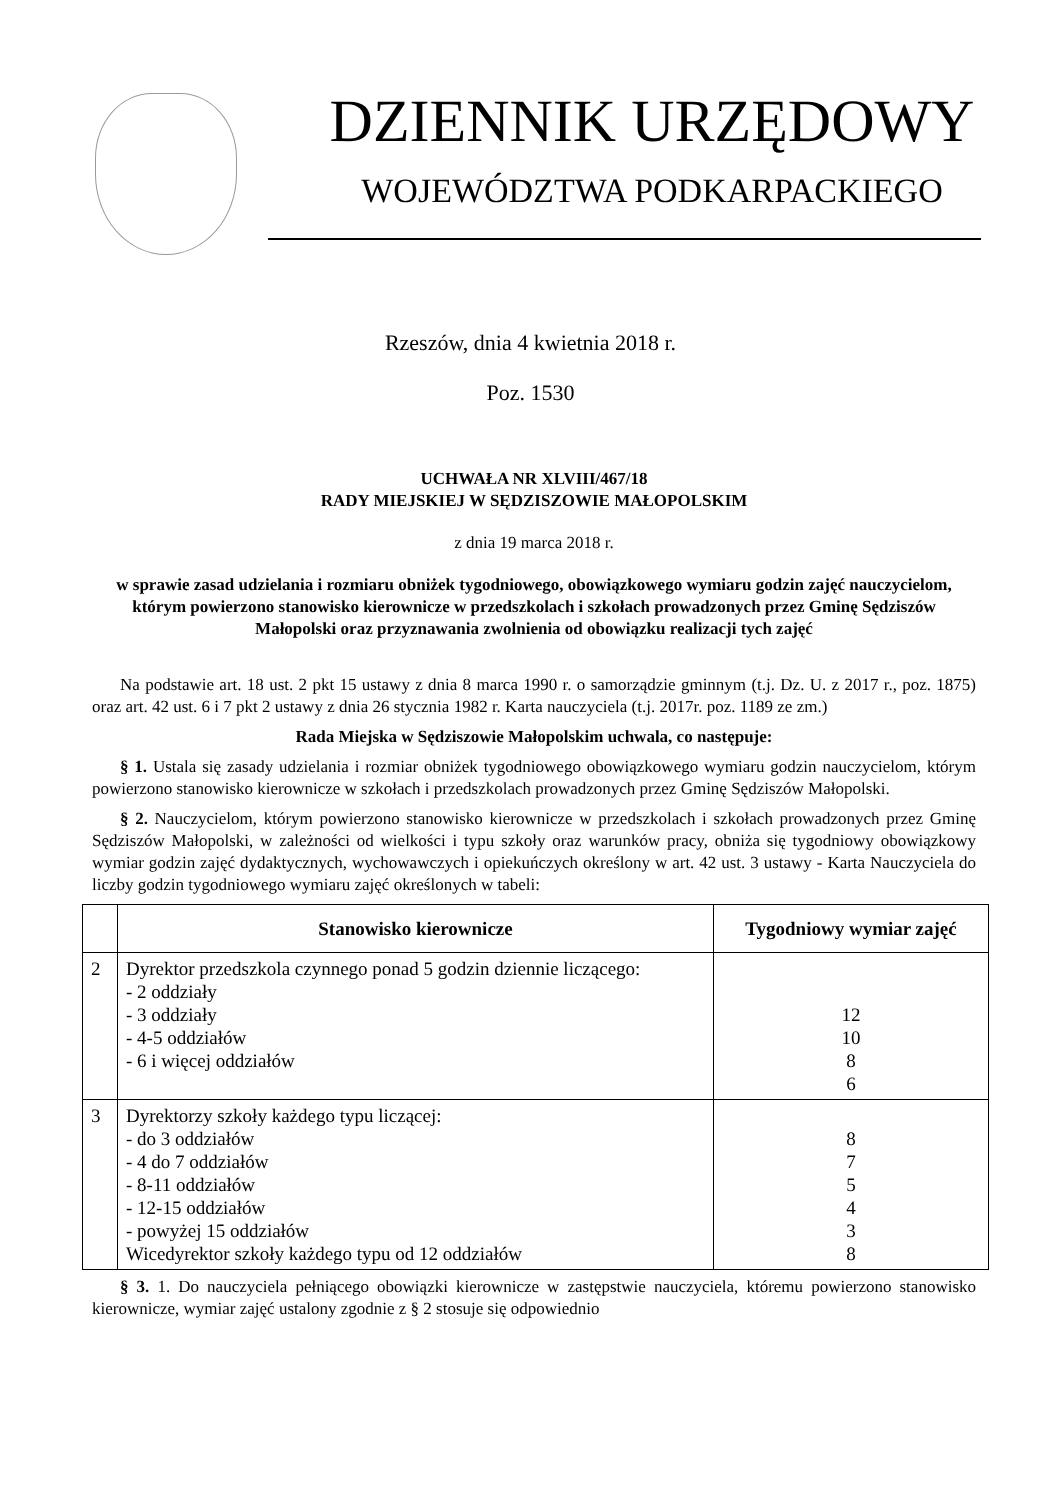DZIENNIK URZĘDOWY
WOJEWÓDZTWA PODKARPACKIEGO
Rzeszów, dnia 4 kwietnia 2018 r.
Poz. 1530
UCHWAŁA NR XLVIII/467/18
RADY MIEJSKIEJ W SĘDZISZOWIE MAŁOPOLSKIM
z dnia 19 marca 2018 r.
w sprawie zasad udzielania i rozmiaru obniżek tygodniowego, obowiązkowego wymiaru godzin zajęć nauczycielom, którym powierzono stanowisko kierownicze w przedszkolach i szkołach prowadzonych przez Gminę Sędziszów Małopolski oraz przyznawania zwolnienia od obowiązku realizacji tych zajęć
Na podstawie art. 18 ust. 2 pkt 15 ustawy z dnia 8 marca 1990 r. o samorządzie gminnym (t.j. Dz. U. z 2017 r., poz. 1875) oraz art. 42 ust. 6 i 7 pkt 2 ustawy z dnia 26 stycznia 1982 r. Karta nauczyciela (t.j. 2017r. poz. 1189 ze zm.)
Rada Miejska w Sędziszowie Małopolskim uchwala, co następuje:
§ 1. Ustala się zasady udzielania i rozmiar obniżek tygodniowego obowiązkowego wymiaru godzin nauczycielom, którym powierzono stanowisko kierownicze w szkołach i przedszkolach prowadzonych przez Gminę Sędziszów Małopolski.
§ 2. Nauczycielom, którym powierzono stanowisko kierownicze w przedszkolach i szkołach prowadzonych przez Gminę Sędziszów Małopolski, w zależności od wielkości i typu szkoły oraz warunków pracy, obniża się tygodniowy obowiązkowy wymiar godzin zajęć dydaktycznych, wychowawczych i opiekuńczych określony w art. 42 ust. 3 ustawy - Karta Nauczyciela do liczby godzin tygodniowego wymiaru zajęć określonych w tabeli:
| | Stanowisko kierownicze | Tygodniowy wymiar zajęć |
| --- | --- | --- |
| 2 | Dyrektor przedszkola czynnego ponad 5 godzin dziennie liczącego: - 2 oddziały - 3 oddziały - 4-5 oddziałów - 6 i więcej oddziałów | 12 10 8 6 |
| 3 | Dyrektorzy szkoły każdego typu liczącej: - do 3 oddziałów - 4 do 7 oddziałów - 8-11 oddziałów - 12-15 oddziałów - powyżej 15 oddziałów Wicedyrektor szkoły każdego typu od 12 oddziałów | 8 7 5 4 3 8 |
§ 3. 1. Do nauczyciela pełniącego obowiązki kierownicze w zastępstwie nauczyciela, któremu powierzono stanowisko kierownicze, wymiar zajęć ustalony zgodnie z § 2 stosuje się odpowiednio